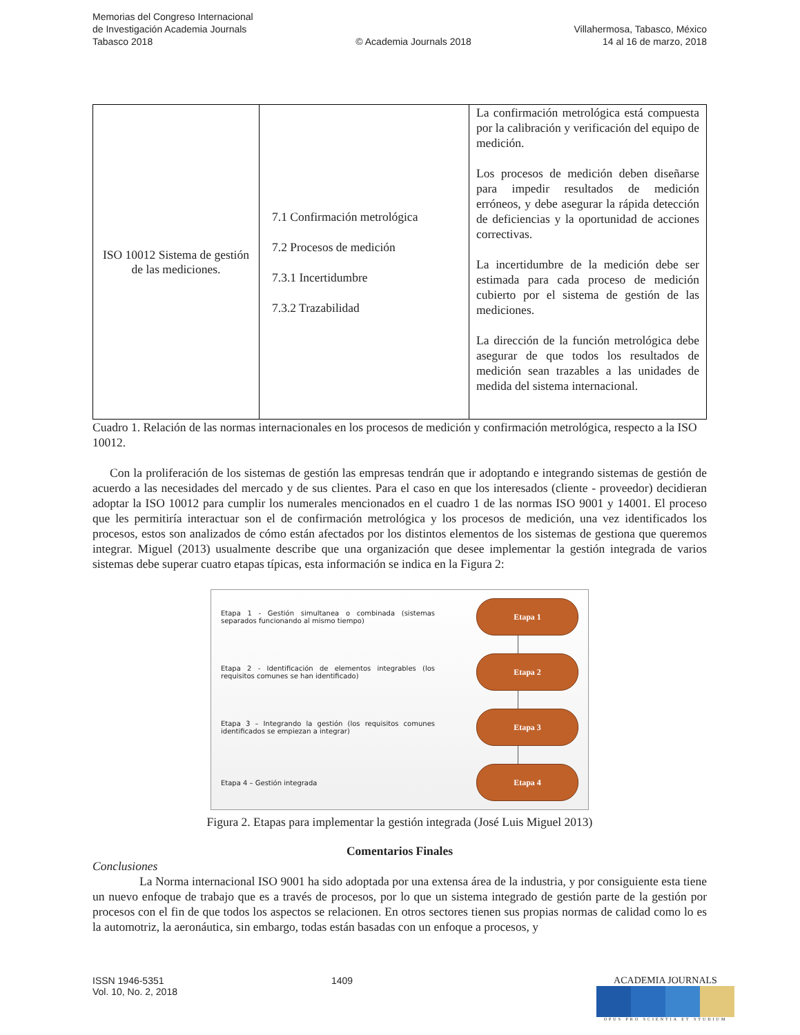Memorias del Congreso Internacional
de Investigación Academia Journals
Tabasco 2018
© Academia Journals 2018
Villahermosa, Tabasco, México
14 al 16 de marzo, 2018
| ISO 10012 Sistema de gestión de las mediciones. | 7.1 Confirmación metrológica 7.2 Procesos de medición 7.3.1 Incertidumbre 7.3.2 Trazabilidad | La confirmación metrológica está compuesta por la calibración y verificación del equipo de medición. Los procesos de medición deben diseñarse para impedir resultados de medición erróneos, y debe asegurar la rápida detección de deficiencias y la oportunidad de acciones correctivas. La incertidumbre de la medición debe ser estimada para cada proceso de medición cubierto por el sistema de gestión de las mediciones. La dirección de la función metrológica debe asegurar de que todos los resultados de medición sean trazables a las unidades de medida del sistema internacional. |
Cuadro 1. Relación de las normas internacionales en los procesos de medición y confirmación metrológica, respecto a la ISO 10012.
Con la proliferación de los sistemas de gestión las empresas tendrán que ir adoptando e integrando sistemas de gestión de acuerdo a las necesidades del mercado y de sus clientes. Para el caso en que los interesados (cliente - proveedor) decidieran adoptar la ISO 10012 para cumplir los numerales mencionados en el cuadro 1 de las normas ISO 9001 y 14001. El proceso que les permitiría interactuar son el de confirmación metrológica y los procesos de medición, una vez identificados los procesos, estos son analizados de cómo están afectados por los distintos elementos de los sistemas de gestiona que queremos integrar. Miguel (2013) usualmente describe que una organización que desee implementar la gestión integrada de varios sistemas debe superar cuatro etapas típicas, esta información se indica en la Figura 2:
Etapa 1 - Gestión simultanea o combinada (sistemas separados funcionando al mismo tiempo)
Etapa 1
Etapa 2 - Identificación de elementos integrables (los requisitos comunes se han identificado)
Etapa 2
Etapa 3 – Integrando la gestión (los requisitos comunes identificados se empiezan a integrar)
Etapa 3
Etapa 4 – Gestión integrada
Etapa 4
Figura 2. Etapas para implementar la gestión integrada (José Luis Miguel 2013)
Comentarios Finales
Conclusiones
La Norma internacional ISO 9001 ha sido adoptada por una extensa área de la industria, y por consiguiente esta tiene un nuevo enfoque de trabajo que es a través de procesos, por lo que un sistema integrado de gestión parte de la gestión por procesos con el fin de que todos los aspectos se relacionen. En otros sectores tienen sus propias normas de calidad como lo es la automotriz, la aeronáutica, sin embargo, todas están basadas con un enfoque a procesos, y
ISSN 1946-5351
Vol. 10, No. 2, 2018
1409 ACADEMIA JOURNALS
OPUS PRO SCIENTIA ET STUDIUM